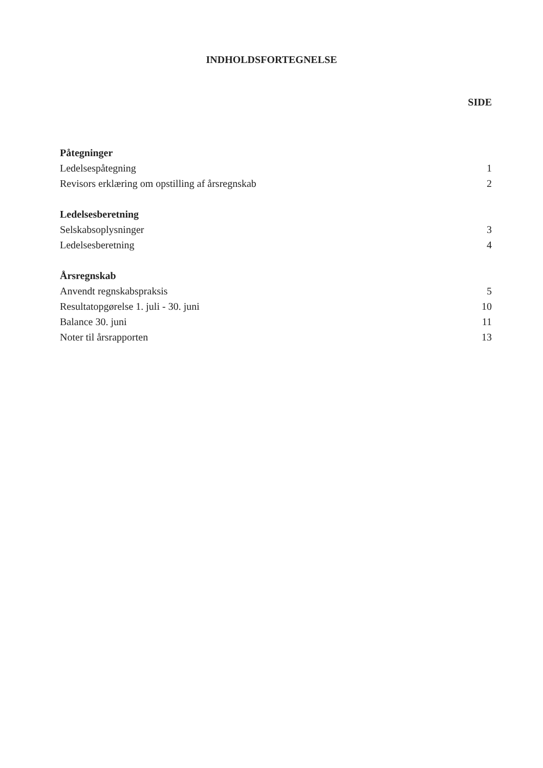INDHOLDSFORTEGNELSE
SIDE
Påtegninger
Ledelsespåtegning 1
Revisors erklæring om opstilling af årsregnskab 2
Ledelsesberetning
Selskabsoplysninger 3
Ledelsesberetning 4
Årsregnskab
Anvendt regnskabspraksis 5
Resultatopgørelse 1. juli - 30. juni 10
Balance 30. juni 11
Noter til årsrapporten 13